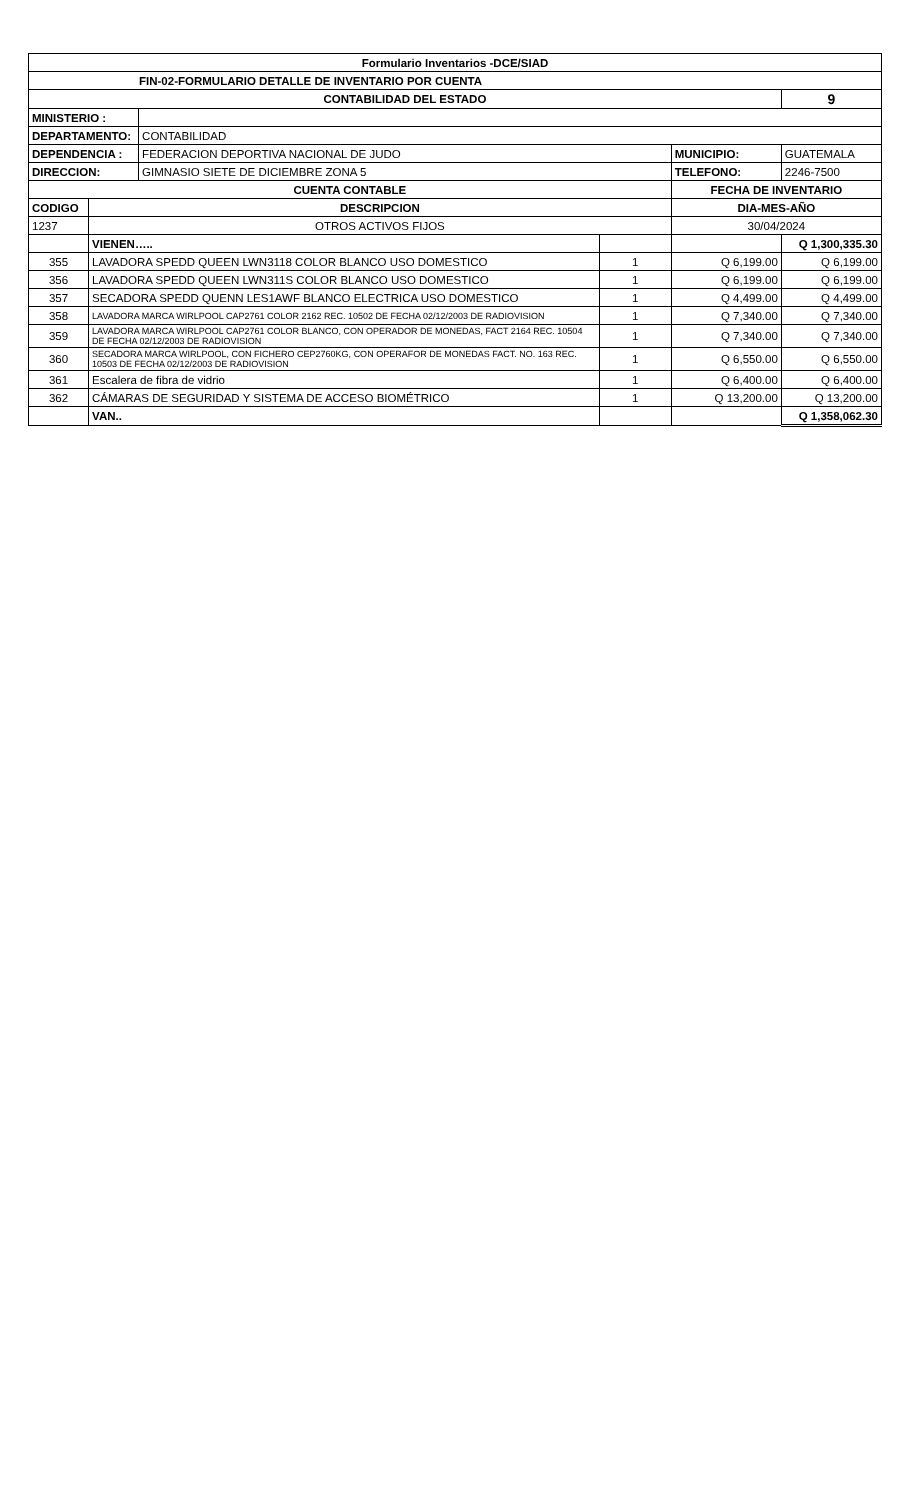| Formulario Inventarios -DCE/SIAD | | | | | |
| --- | --- | --- | --- | --- | --- |
| FIN-02-FORMULARIO DETALLE DE INVENTARIO POR CUENTA | | | | | |
| CONTABILIDAD DEL ESTADO | | | | | 9 |
| MINISTERIO : | | | | | |
| DEPARTAMENTO: | | CONTABILIDAD | | | |
| DEPENDENCIA : | | FEDERACION DEPORTIVA NACIONAL DE JUDO | | MUNICIPIO: | GUATEMALA |
| DIRECCION: | | GIMNASIO SIETE DE DICIEMBRE ZONA 5 | | TELEFONO: | 2246-7500 |
| CUENTA CONTABLE | | | | FECHA DE INVENTARIO | |
| CODIGO | DESCRIPCION | | | DIA-MES-AÑO | |
| 1237 | OTROS ACTIVOS FIJOS | | | 30/04/2024 | |
| | VIENEN….. | | | | Q 1,300,335.30 |
| 355 | LAVADORA SPEDD QUEEN LWN3118 COLOR BLANCO USO DOMESTICO | | 1 | Q 6,199.00 | Q 6,199.00 |
| 356 | LAVADORA SPEDD QUEEN LWN311S COLOR BLANCO USO DOMESTICO | | 1 | Q 6,199.00 | Q 6,199.00 |
| 357 | SECADORA SPEDD QUENN LES1AWF BLANCO ELECTRICA USO DOMESTICO | | 1 | Q 4,499.00 | Q 4,499.00 |
| 358 | LAVADORA MARCA WIRLPOOL CAP2761 COLOR 2162 REC. 10502 DE FECHA 02/12/2003 DE RADIOVISION | | 1 | Q 7,340.00 | Q 7,340.00 |
| 359 | LAVADORA MARCA WIRLPOOL CAP2761 COLOR BLANCO, CON OPERADOR DE MONEDAS, FACT 2164 REC. 10504 DE FECHA 02/12/2003 DE RADIOVISION | | 1 | Q 7,340.00 | Q 7,340.00 |
| 360 | SECADORA MARCA WIRLPOOL, CON FICHERO CEP2760KG, CON OPERAFOR DE MONEDAS FACT. NO. 163 REC. 10503 DE FECHA 02/12/2003 DE RADIOVISION | | 1 | Q 6,550.00 | Q 6,550.00 |
| 361 | Escalera de fibra de vidrio | | 1 | Q 6,400.00 | Q 6,400.00 |
| 362 | CÁMARAS DE SEGURIDAD Y SISTEMA DE ACCESO BIOMÉTRICO | | 1 | Q 13,200.00 | Q 13,200.00 |
| | VAN.. | | | | Q 1,358,062.30 |